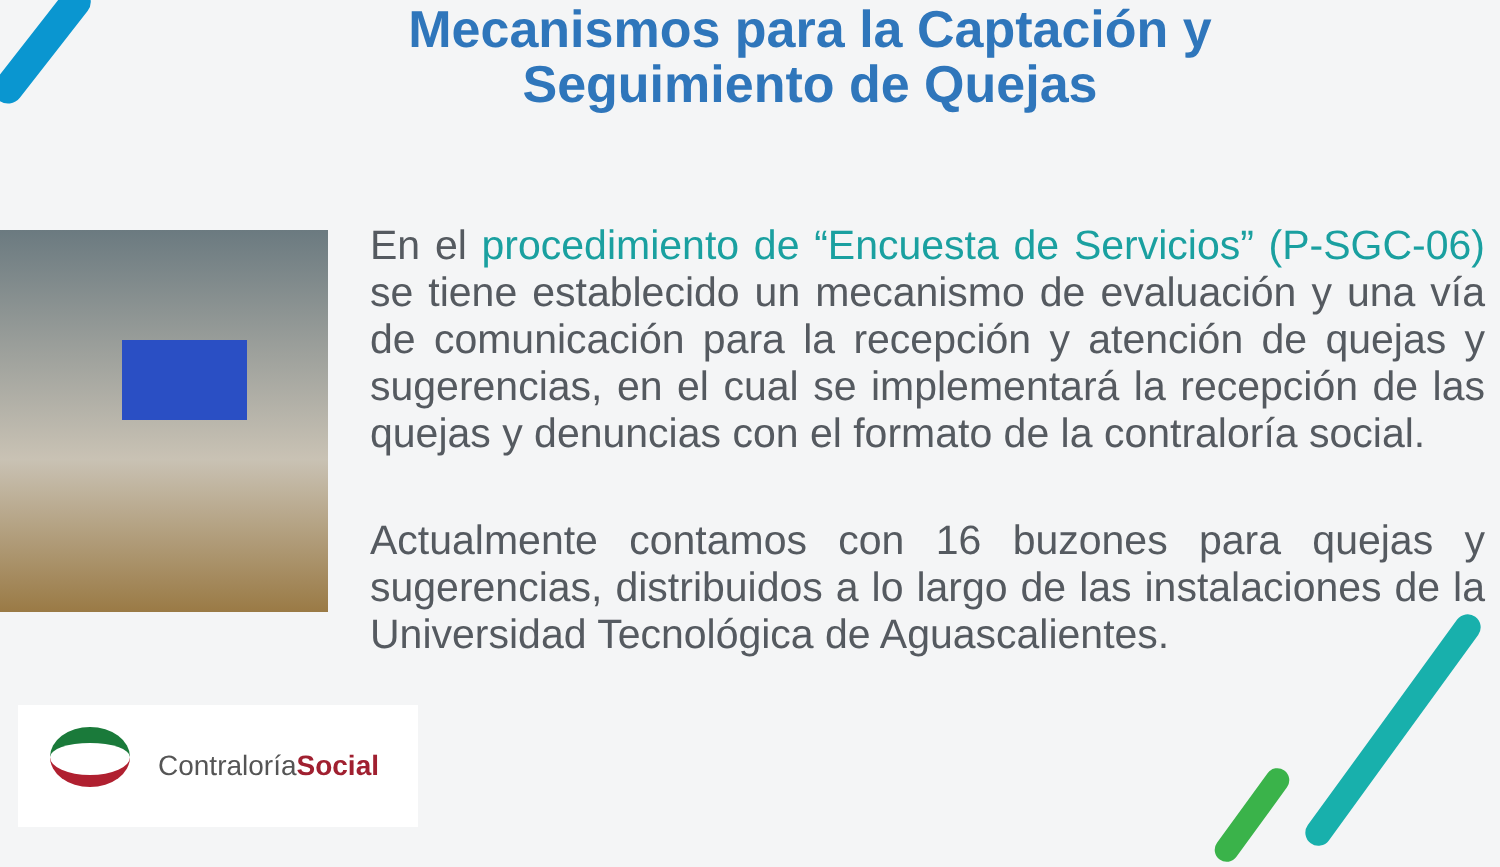Mecanismos para la Captación y
Seguimiento de Quejas
En el procedimiento de “Encuesta de Servicios” (P-SGC-06) se tiene establecido un mecanismo de evaluación y una vía de comunicación para la recepción y atención de quejas y sugerencias, en el cual se implementará la recepción de las quejas y denuncias con el formato de la contraloría social.
Actualmente contamos con 16 buzones para quejas y sugerencias, distribuidos a lo largo de las instalaciones de la Universidad Tecnológica de Aguascalientes.
ContraloríaSocial